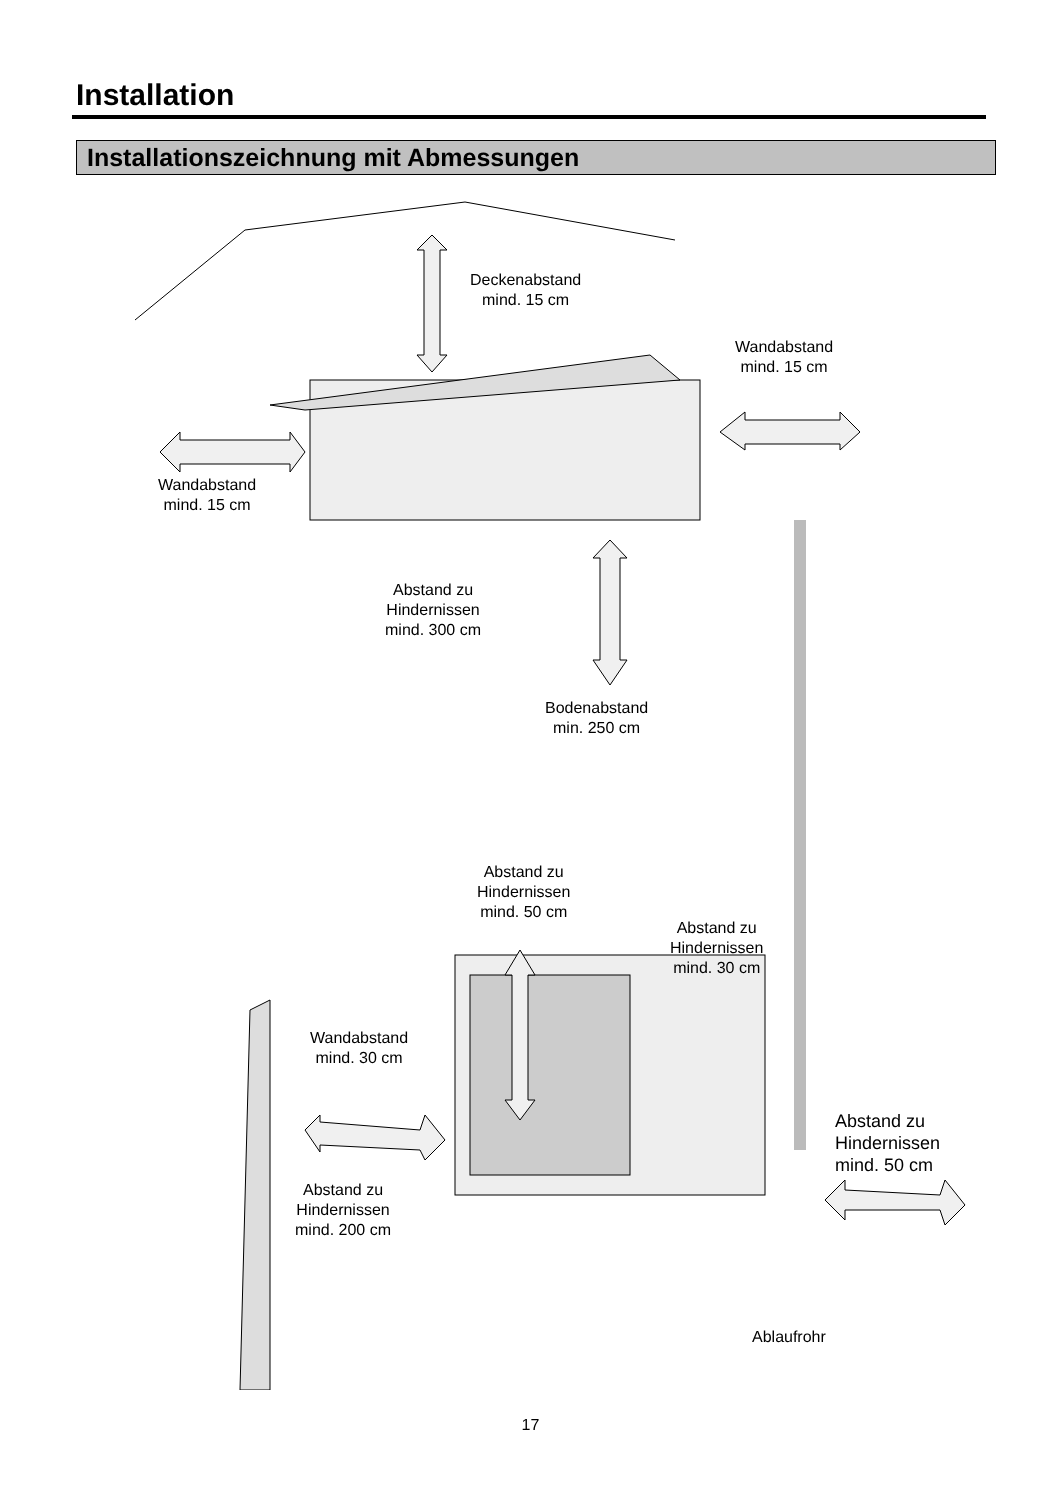Installation
Installationszeichnung mit Abmessungen
Deckenabstand
mind. 15 cm
Wandabstand
mind. 15 cm
Wandabstand
mind. 15 cm
Abstand zu
Hindernissen
mind. 300 cm
Bodenabstand
min. 250 cm
Abstand zu
Hindernissen
mind. 50 cm
Abstand zu
Hindernissen
mind. 30 cm
Wandabstand
mind. 30 cm
Abstand zu
Hindernissen
mind. 50 cm
Abstand zu
Hindernissen
mind. 200 cm
Ablaufrohr
17